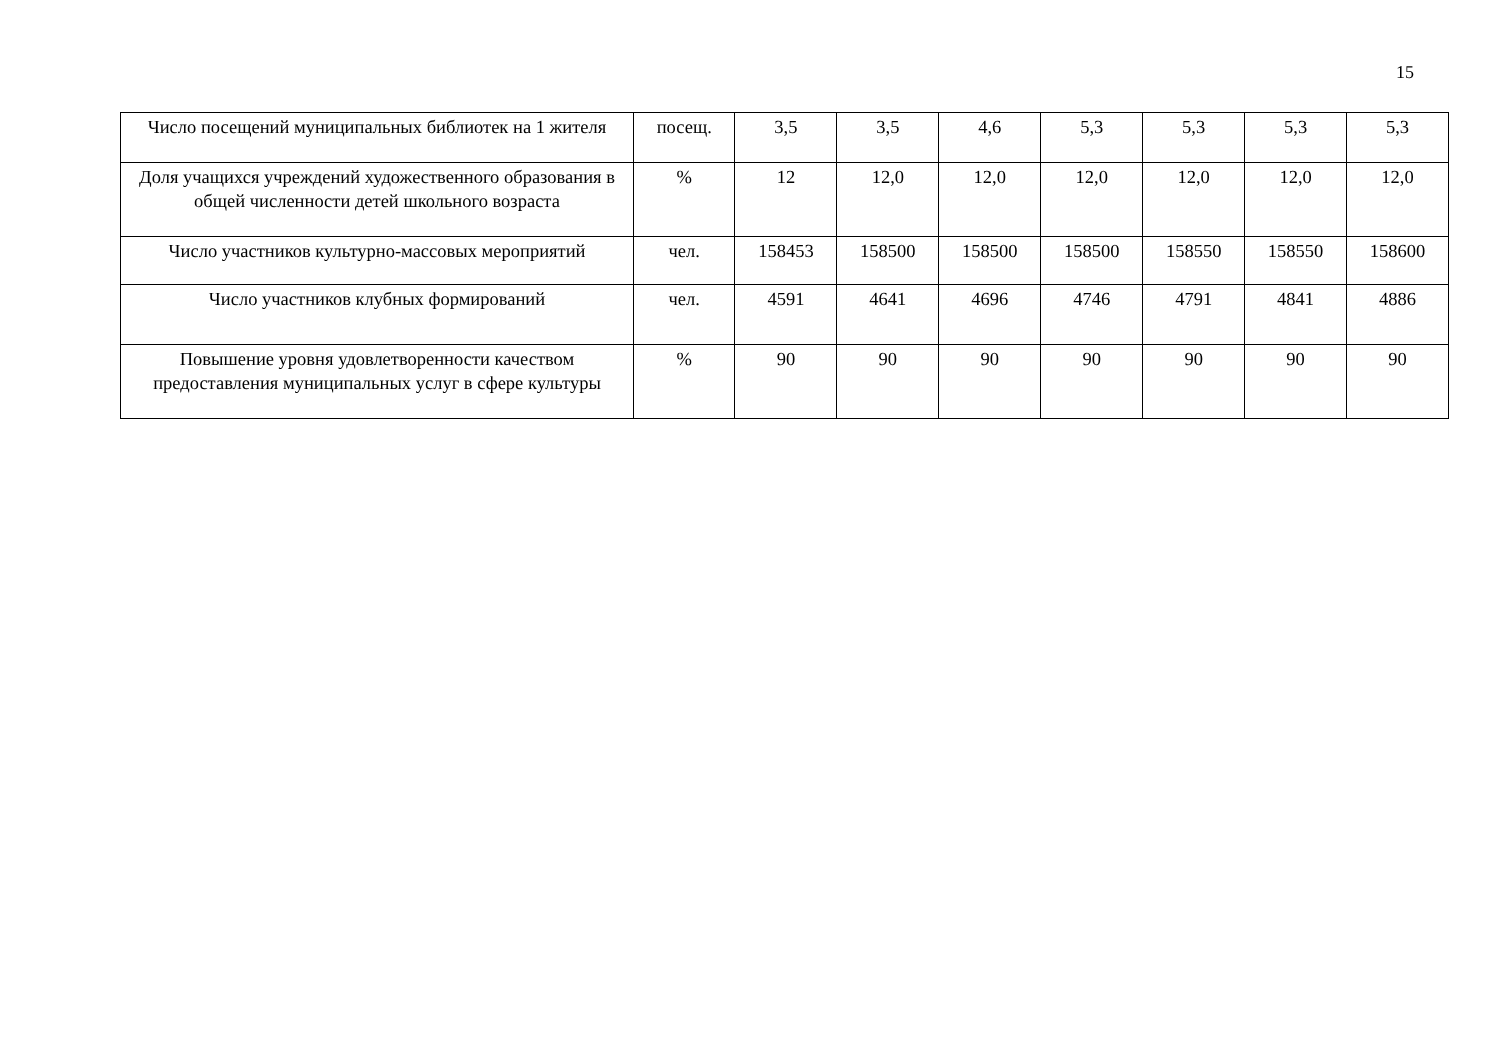15
| Число посещений муниципальных библиотек на 1 жителя | посещ. | 3,5 | 3,5 | 4,6 | 5,3 | 5,3 | 5,3 | 5,3 |
| Доля учащихся учреждений художественного образования в общей численности детей школьного возраста | % | 12 | 12,0 | 12,0 | 12,0 | 12,0 | 12,0 | 12,0 |
| Число участников культурно-массовых мероприятий | чел. | 158453 | 158500 | 158500 | 158500 | 158550 | 158550 | 158600 |
| Число участников клубных формирований | чел. | 4591 | 4641 | 4696 | 4746 | 4791 | 4841 | 4886 |
| Повышение уровня удовлетворенности качеством предоставления муниципальных услуг в сфере культуры | % | 90 | 90 | 90 | 90 | 90 | 90 | 90 |